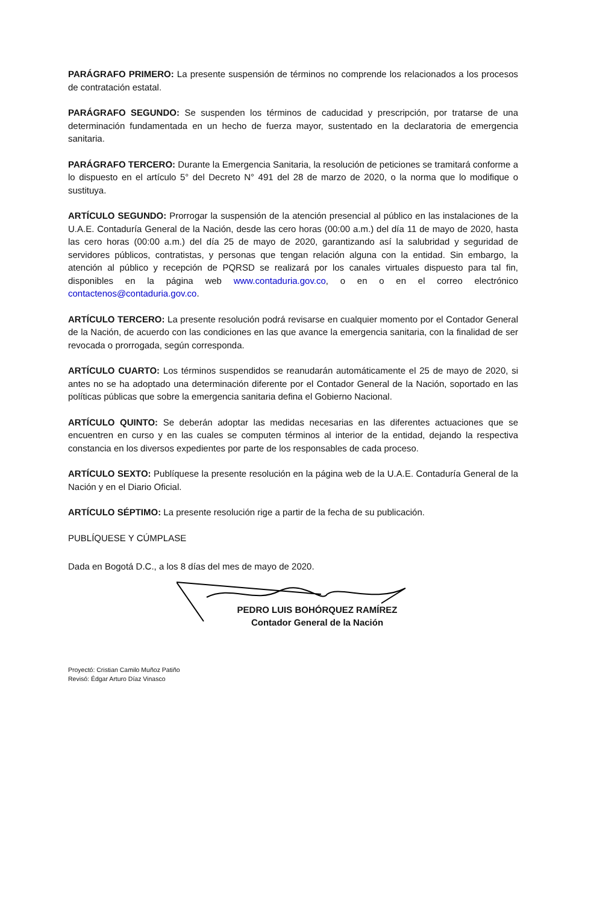PARÁGRAFO PRIMERO: La presente suspensión de términos no comprende los relacionados a los procesos de contratación estatal.
PARÁGRAFO SEGUNDO: Se suspenden los términos de caducidad y prescripción, por tratarse de una determinación fundamentada en un hecho de fuerza mayor, sustentado en la declaratoria de emergencia sanitaria.
PARÁGRAFO TERCERO: Durante la Emergencia Sanitaria, la resolución de peticiones se tramitará conforme a lo dispuesto en el artículo 5° del Decreto N° 491 del 28 de marzo de 2020, o la norma que lo modifique o sustituya.
ARTÍCULO SEGUNDO: Prorrogar la suspensión de la atención presencial al público en las instalaciones de la U.A.E. Contaduría General de la Nación, desde las cero horas (00:00 a.m.) del día 11 de mayo de 2020, hasta las cero horas (00:00 a.m.) del día 25 de mayo de 2020, garantizando así la salubridad y seguridad de servidores públicos, contratistas, y personas que tengan relación alguna con la entidad. Sin embargo, la atención al público y recepción de PQRSD se realizará por los canales virtuales dispuesto para tal fin, disponibles en la página web www.contaduria.gov.co, o en o en el correo electrónico contactenos@contaduria.gov.co.
ARTÍCULO TERCERO: La presente resolución podrá revisarse en cualquier momento por el Contador General de la Nación, de acuerdo con las condiciones en las que avance la emergencia sanitaria, con la finalidad de ser revocada o prorrogada, según corresponda.
ARTÍCULO CUARTO: Los términos suspendidos se reanudarán automáticamente el 25 de mayo de 2020, si antes no se ha adoptado una determinación diferente por el Contador General de la Nación, soportado en las políticas públicas que sobre la emergencia sanitaria defina el Gobierno Nacional.
ARTÍCULO QUINTO: Se deberán adoptar las medidas necesarias en las diferentes actuaciones que se encuentren en curso y en las cuales se computen términos al interior de la entidad, dejando la respectiva constancia en los diversos expedientes por parte de los responsables de cada proceso.
ARTÍCULO SEXTO: Publíquese la presente resolución en la página web de la U.A.E. Contaduría General de la Nación y en el Diario Oficial.
ARTÍCULO SÉPTIMO: La presente resolución rige a partir de la fecha de su publicación.
PUBLÍQUESE Y CÚMPLASE
Dada en Bogotá D.C., a los 8 días del mes de mayo de 2020.
PEDRO LUIS BOHÓRQUEZ RAMÍREZ
Contador General de la Nación
Proyectó: Cristian Camilo Muñoz Patiño
Revisó: Édgar Arturo Díaz Vinasco